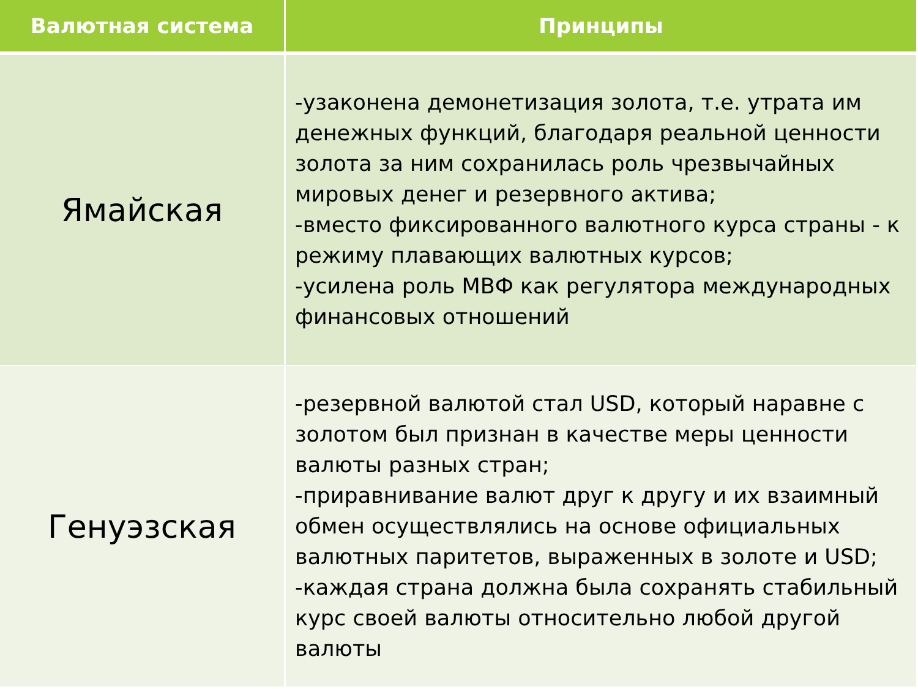| Валютная система | Принципы |
| --- | --- |
| Ямайская | -узаконена демонетизация золота, т.е. утрата им денежных функций, благодаря реальной ценности золота за ним сохранилась роль чрезвычайных мировых денег и резервного актива; -вместо фиксированного валютного курса страны - к режиму плавающих валютных курсов; -усилена роль МВФ как регулятора международных финансовых отношений |
| Генуэзская | -резервной валютой стал USD, который наравне с золотом был признан в качестве меры ценности валюты разных стран; -приравнивание валют друг к другу и их взаимный обмен осуществлялись на основе официальных валютных паритетов, выраженных в золоте и USD; -каждая страна должна была сохранять стабильный курс своей валюты относительно любой другой валюты |